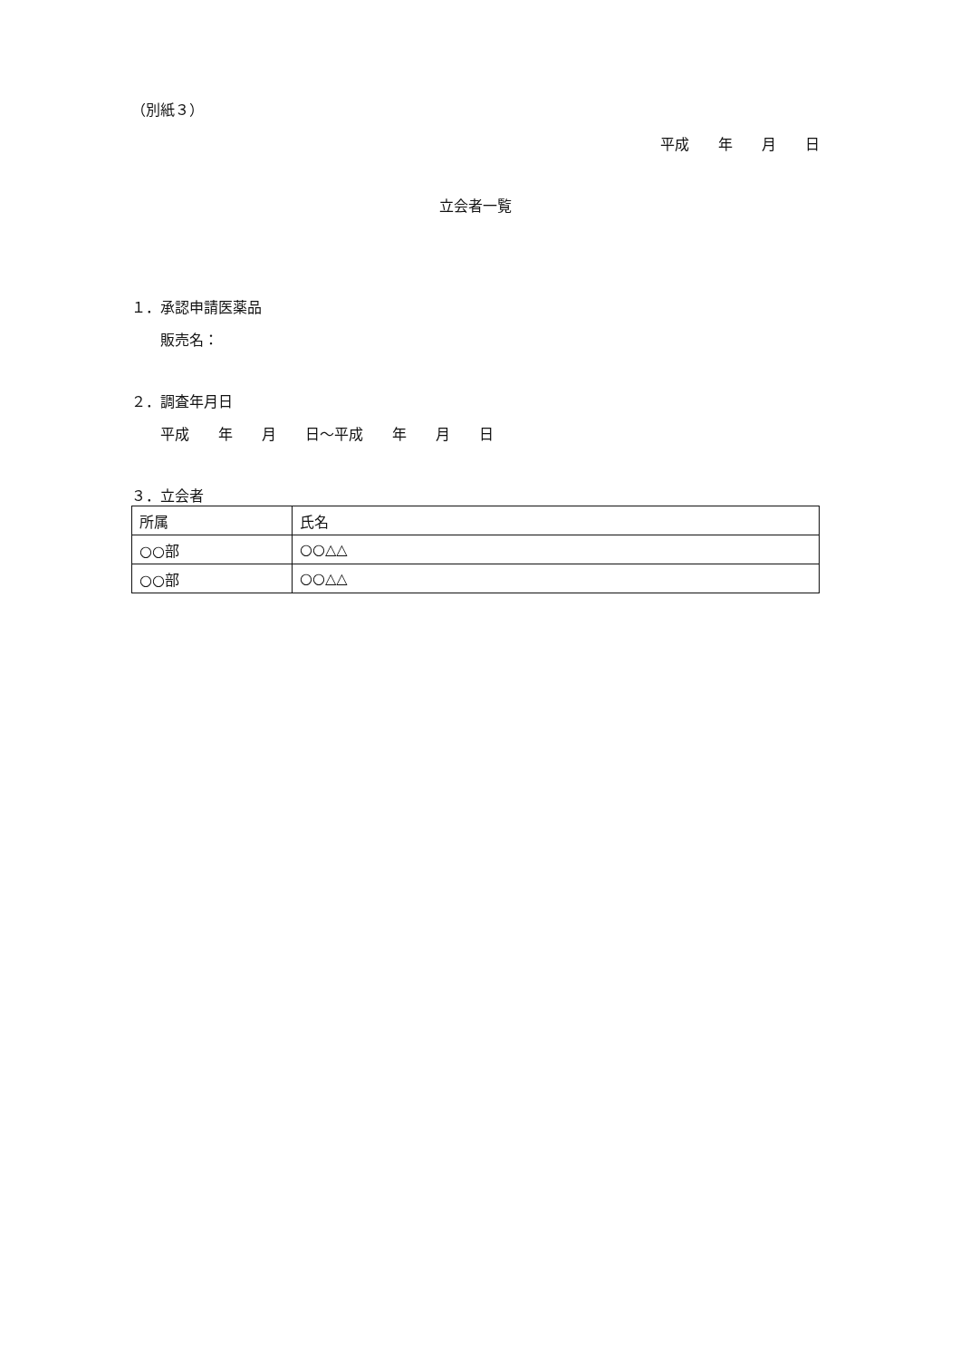（別紙３）
平成　　年　　月　　日
立会者一覧
１．承認申請医薬品
販売名：
２．調査年月日
平成　　年　　月　　日～平成　　年　　月　　日
３．立会者
| 所属 | 氏名 |
| ○○部 | ○○△△ |
| ○○部 | ○○△△ |